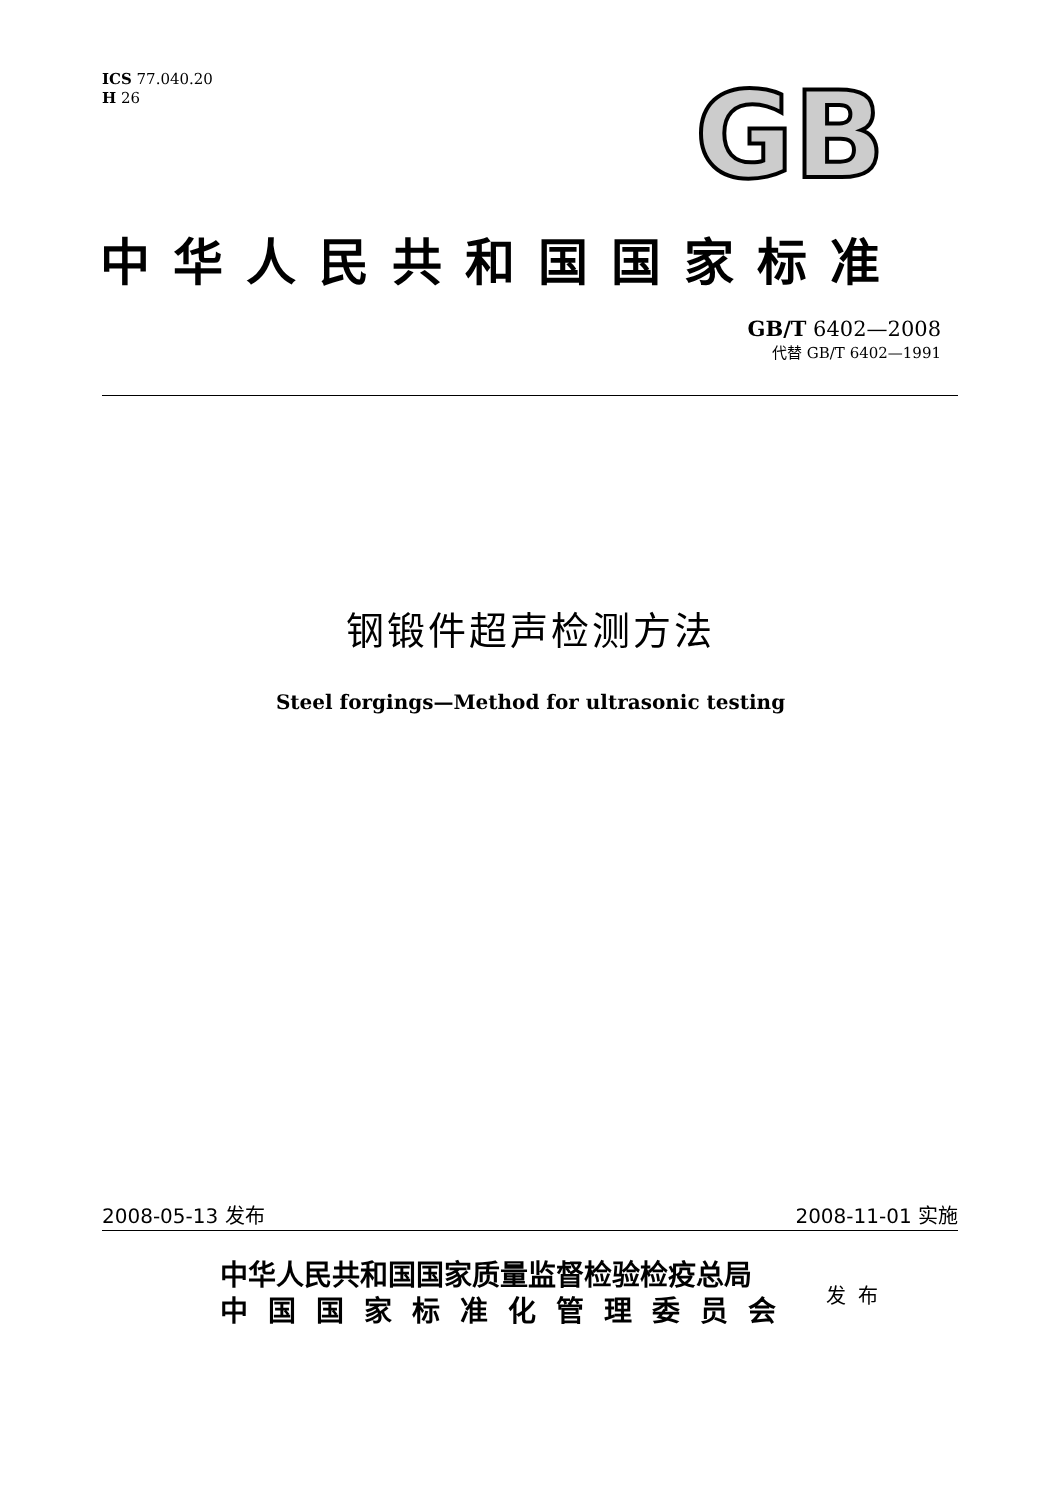ICS 77.040.20
H 26
GB
中华人民共和国国家标准
GB/T 6402—2008
代替 GB/T 6402—1991
钢锻件超声检测方法
Steel forgings—Method for ultrasonic testing
2008-05-13 发布 2008-11-01 实施
中华人民共和国国家质量监督检验检疫总局
中国国家标准化管理委员会
发布